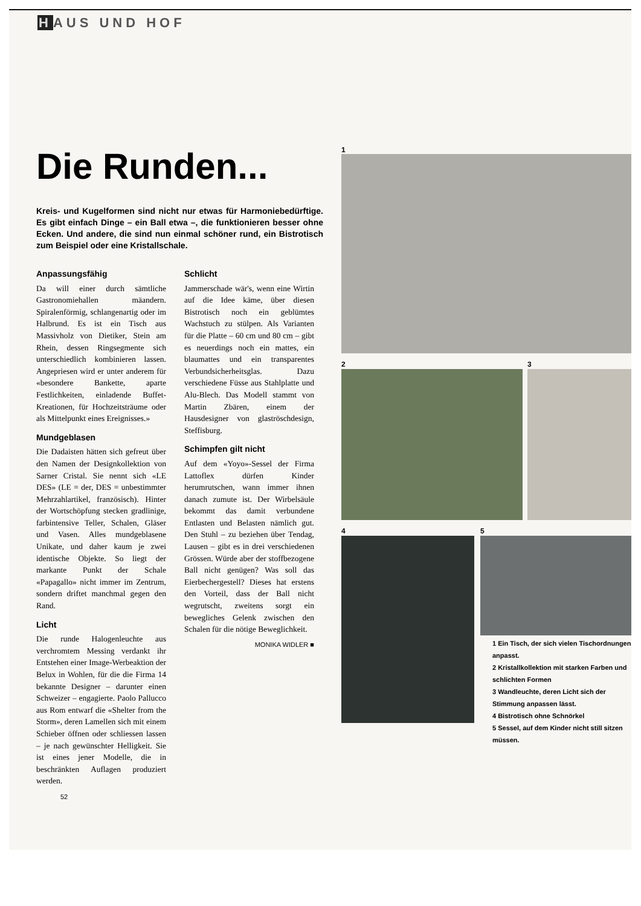HAUS UND HOF
Die Runden...
Kreis- und Kugelformen sind nicht nur etwas für Harmoniebedürftige. Es gibt einfach Dinge – ein Ball etwa –, die funktionieren besser ohne Ecken. Und andere, die sind nun einmal schöner rund, ein Bistrotisch zum Beispiel oder eine Kristallschale.
Anpassungsfähig
Da will einer durch sämtliche Gastronomiehallen mäandern. Spiralenförmig, schlangenartig oder im Halbrund. Es ist ein Tisch aus Massivholz von Dietiker, Stein am Rhein, dessen Ringsegmente sich unterschiedlich kombinieren lassen. Angepriesen wird er unter anderem für «besondere Bankette, aparte Festlichkeiten, einladende Buffet-Kreationen, für Hochzeitsträume oder als Mittelpunkt eines Ereignisses.»
Mundgeblasen
Die Dadaisten hätten sich gefreut über den Namen der Designkollektion von Sarner Cristal. Sie nennt sich «LE DES» (LE = der, DES = unbestimmter Mehrzahlartikel, französisch). Hinter der Wortschöpfung stecken gradlinige, farbintensive Teller, Schalen, Gläser und Vasen. Alles mundgeblasene Unikate, und daher kaum je zwei identische Objekte. So liegt der markante Punkt der Schale «Papagallo» nicht immer im Zentrum, sondern driftet manchmal gegen den Rand.
Licht
Die runde Halogenleuchte aus verchromtem Messing verdankt ihr Entstehen einer Image-Werbeaktion der Belux in Wohlen, für die die Firma 14 bekannte Designer – darunter einen Schweizer – engagierte. Paolo Pallucco aus Rom entwarf die «Shelter from the Storm», deren Lamellen sich mit einem Schieber öffnen oder schliessen lassen – je nach gewünschter Helligkeit. Sie ist eines jener Modelle, die in beschränkten Auflagen produziert werden.
Schlicht
Jammerschade wär's, wenn eine Wirtin auf die Idee käme, über diesen Bistrotisch noch ein geblümtes Wachstuch zu stülpen. Als Varianten für die Platte – 60 cm und 80 cm – gibt es neuerdings noch ein mattes, ein blaumattes und ein transparentes Verbundsicherheitsglas. Dazu verschiedene Füsse aus Stahlplatte und Alu-Blech. Das Modell stammt von Martin Zbären, einem der Hausdesigner von glaströschdesign, Steffisburg.
Schimpfen gilt nicht
Auf dem «Yoyo»-Sessel der Firma Lattoflex dürfen Kinder herumrutschen, wann immer ihnen danach zumute ist. Der Wirbelsäule bekommt das damit verbundene Entlasten und Belasten nämlich gut. Den Stuhl – zu beziehen über Tendag, Lausen – gibt es in drei verschiedenen Grössen. Würde aber der stoffbezogene Ball nicht genügen? Was soll das Eierbechergestell? Dieses hat erstens den Vorteil, dass der Ball nicht wegrutscht, zweitens sorgt ein bewegliches Gelenk zwischen den Schalen für die nötige Beweglichkeit.
MONIKA WIDLER ■
52
1
2 3
4 5
1 Ein Tisch, der sich vielen Tischordnungen anpasst.
2 Kristallkollektion mit starken Farben und schlichten Formen
3 Wandleuchte, deren Licht sich der Stimmung anpassen lässt.
4 Bistrotisch ohne Schnörkel
5 Sessel, auf dem Kinder nicht still sitzen müssen.